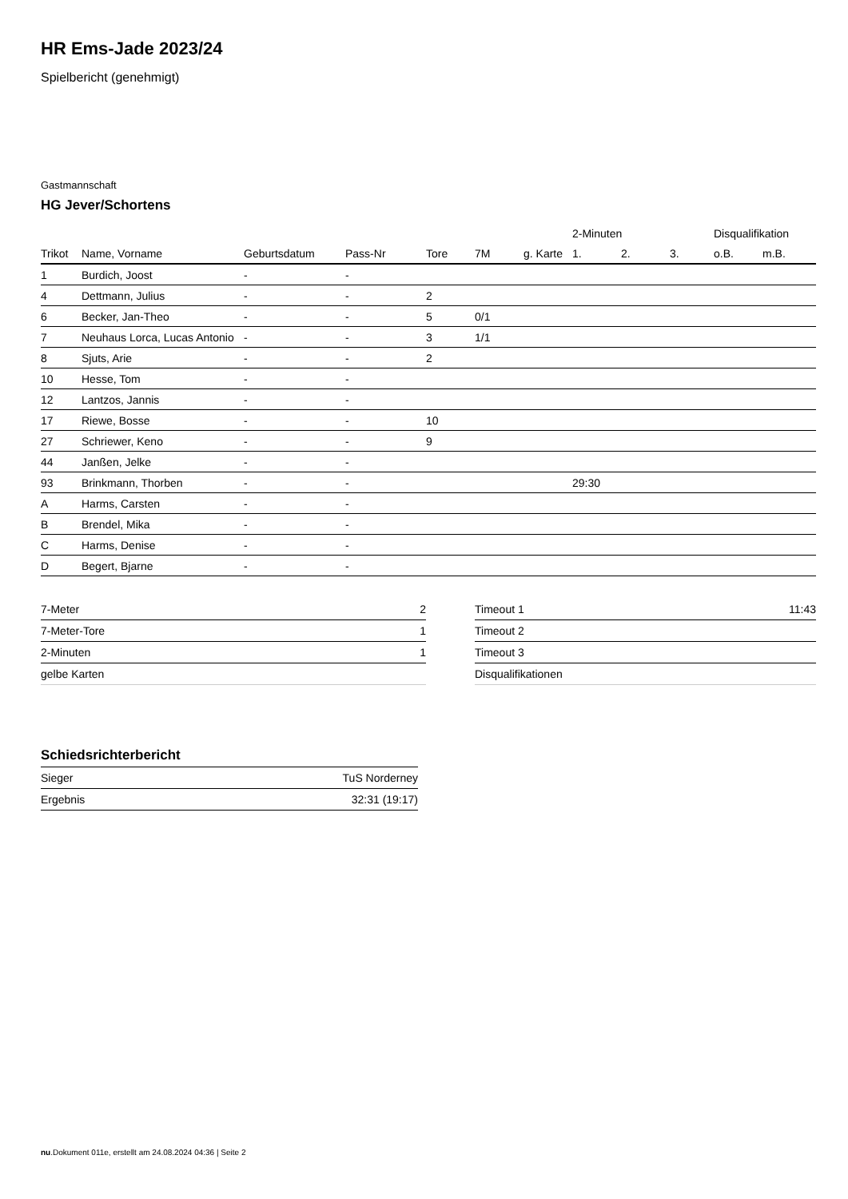HR Ems-Jade 2023/24
Spielbericht (genehmigt)
Gastmannschaft
HG Jever/Schortens
| | | | | | | | 2-Minuten | | | Disqualifikation | |
| --- | --- | --- | --- | --- | --- | --- | --- | --- | --- | --- | --- |
| Trikot | Name, Vorname | Geburtsdatum | Pass-Nr | Tore | 7M | g. Karte | 1. | 2. | 3. | o.B. | m.B. |
| 1 | Burdich, Joost | - | - | | | | | | | | |
| 4 | Dettmann, Julius | - | - | 2 | | | | | | | |
| 6 | Becker, Jan-Theo | - | - | 5 | 0/1 | | | | | | |
| 7 | Neuhaus Lorca, Lucas Antonio | - | - | 3 | 1/1 | | | | | | |
| 8 | Sjuts, Arie | - | - | 2 | | | | | | | |
| 10 | Hesse, Tom | - | - | | | | | | | | |
| 12 | Lantzos, Jannis | - | - | | | | | | | | |
| 17 | Riewe, Bosse | - | - | 10 | | | | | | | |
| 27 | Schriewer, Keno | - | - | 9 | | | | | | | |
| 44 | Janßen, Jelke | - | - | | | | | | | | |
| 93 | Brinkmann, Thorben | - | - | | | | 29:30 | | | | |
| A | Harms, Carsten | - | - | | | | | | | | |
| B | Brendel, Mika | - | - | | | | | | | | |
| C | Harms, Denise | - | - | | | | | | | | |
| D | Begert, Bjarne | - | - | | | | | | | | |
| 7-Meter | 2 |
| 7-Meter-Tore | 1 |
| 2-Minuten | 1 |
| gelbe Karten | |
| Timeout 1 | 11:43 |
| Timeout 2 | |
| Timeout 3 | |
| Disqualifikationen | |
Schiedsrichterbericht
| Sieger | TuS Norderney |
| Ergebnis | 32:31 (19:17) |
nu.Dokument 011e, erstellt am 24.08.2024 04:36 | Seite 2